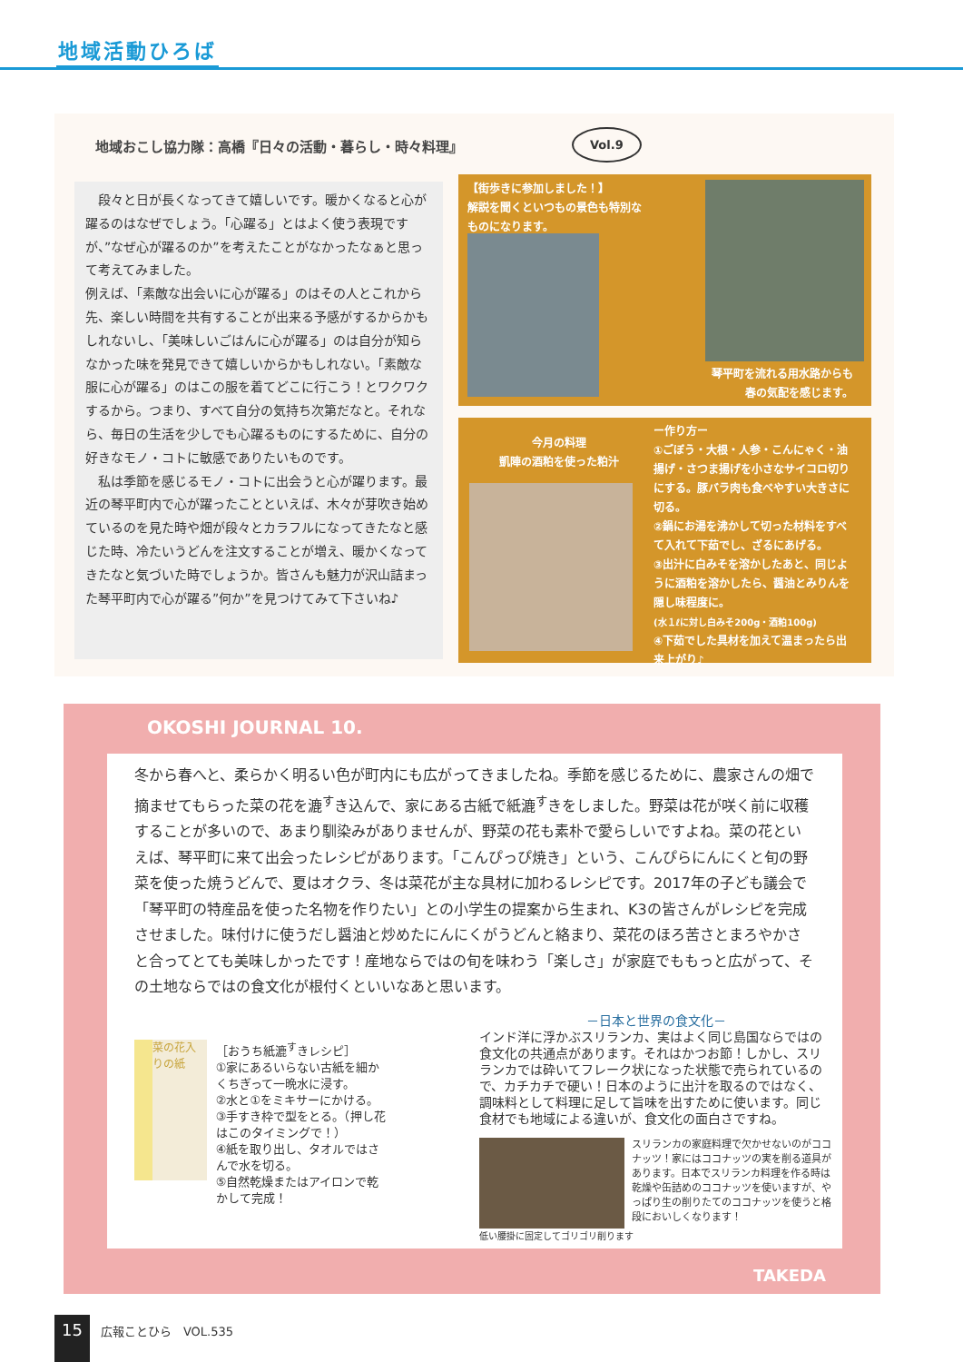地域活動ひろば
地域おこし協力隊：高橋『日々の活動・暮らし・時々料理』
Vol.9
　段々と日が長くなってきて嬉しいです。暖かくなると心が躍るのはなぜでしょう。「心躍る」とはよく使う表現ですが、”なぜ心が躍るのか”を考えたことがなかったなぁと思って考えてみました。
例えば、「素敵な出会いに心が躍る」のはその人とこれから先、楽しい時間を共有することが出来る予感がするからかもしれないし、「美味しいごはんに心が躍る」のは自分が知らなかった味を発見できて嬉しいからかもしれない。「素敵な服に心が躍る」のはこの服を着てどこに行こう！とワクワクするから。つまり、すべて自分の気持ち次第だなと。それなら、毎日の生活を少しでも心躍るものにするために、自分の好きなモノ・コトに敏感でありたいものです。
　私は季節を感じるモノ・コトに出会うと心が躍ります。最近の琴平町内で心が躍ったことといえば、木々が芽吹き始めているのを見た時や畑が段々とカラフルになってきたなと感じた時、冷たいうどんを注文することが増え、暖かくなってきたなと気づいた時でしょうか。皆さんも魅力が沢山詰まった琴平町内で心が躍る”何か”を見つけてみて下さいね♪
【街歩きに参加しました！】
解説を聞くといつもの景色も特別なものになります。
琴平町を流れる用水路からも
春の気配を感じます。
今月の料理
凱陣の酒粕を使った粕汁
ー作り方ー
①ごぼう・大根・人参・こんにゃく・油揚げ・さつま揚げを小さなサイコロ切りにする。豚バラ肉も食べやすい大きさに切る。
②鍋にお湯を沸かして切った材料をすべて入れて下茹でし、ざるにあげる。
③出汁に白みそを溶かしたあと、同じように酒粕を溶かしたら、醤油とみりんを隠し味程度に。
(水１ℓに対し白みそ200g・酒粕100g)
④下茹でした具材を加えて温まったら出来上がり♪
OKOSHI JOURNAL 10.
冬から春へと、柔らかく明るい色が町内にも広がってきましたね。季節を感じるために、農家さんの畑で摘ませてもらった菜の花を漉<sup>す</sup>き込んで、家にある古紙で紙漉<sup>す</sup>きをしました。野菜は花が咲く前に収穫することが多いので、あまり馴染みがありませんが、野菜の花も素朴で愛らしいですよね。菜の花といえば、琴平町に来て出会ったレシピがあります。「こんぴっぴ焼き」という、こんぴらにんにくと旬の野菜を使った焼うどんで、夏はオクラ、冬は菜花が主な具材に加わるレシピです。2017年の子ども議会で「琴平町の特産品を使った名物を作りたい」との小学生の提案から生まれ、K3の皆さんがレシピを完成させました。味付けに使うだし醤油と炒めたにんにくがうどんと絡まり、菜花のほろ苦さとまろやかさと合ってとても美味しかったです！産地ならではの旬を味わう「楽しさ」が家庭でももっと広がって、その土地ならではの食文化が根付くといいなあと思います。
菜の花入りの紙
［おうち紙漉<sup>す</sup>きレシピ］
①家にあるいらない古紙を細かくちぎって一晩水に浸す。
②水と①をミキサーにかける。
③手すき枠で型をとる。（押し花はこのタイミングで！）
④紙を取り出し、タオルではさんで水を切る。
⑤自然乾燥またはアイロンで乾かして完成！
－日本と世界の食文化－
インド洋に浮かぶスリランカ、実はよく同じ島国ならではの食文化の共通点があります。それはかつお節！しかし、スリランカでは砕いてフレーク状になった状態で売られているので、カチカチで硬い！日本のように出汁を取るのではなく、調味料として料理に足して旨味を出すために使います。同じ食材でも地域による違いが、食文化の面白さですね。
スリランカの家庭料理で欠かせないのがココナッツ！家にはココナッツの実を削る道具があります。日本でスリランカ料理を作る時は乾燥や缶詰めのココナッツを使いますが、やっぱり生の削りたてのココナッツを使うと格段においしくなります！
低い腰掛に固定してゴリゴリ削ります
TAKEDA
15 広報ことひら　VOL.535